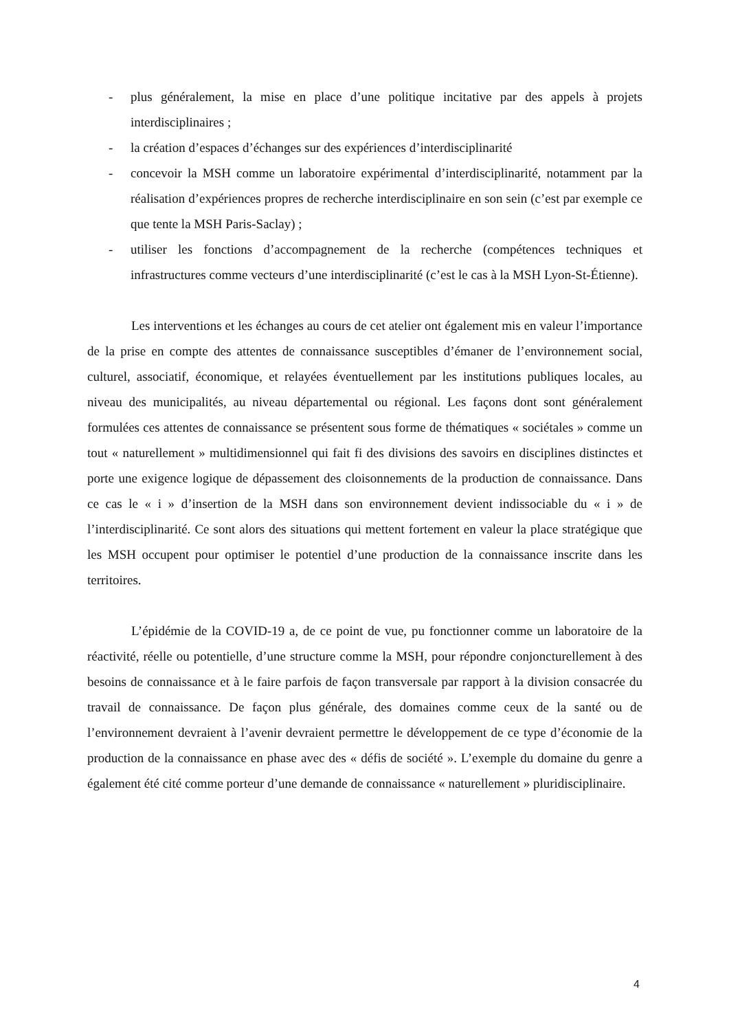- plus généralement, la mise en place d’une politique incitative par des appels à projets interdisciplinaires ;
- la création d’espaces d’échanges sur des expériences d’interdisciplinarité
- concevoir la MSH comme un laboratoire expérimental d’interdisciplinarité, notamment par la réalisation d’expériences propres de recherche interdisciplinaire en son sein (c’est par exemple ce que tente la MSH Paris-Saclay) ;
- utiliser les fonctions d’accompagnement de la recherche (compétences techniques et infrastructures comme vecteurs d’une interdisciplinarité (c’est le cas à la MSH Lyon-St-Étienne).
Les interventions et les échanges au cours de cet atelier ont également mis en valeur l’importance de la prise en compte des attentes de connaissance susceptibles d’émaner de l’environnement social, culturel, associatif, économique, et relayées éventuellement par les institutions publiques locales, au niveau des municipalités, au niveau départemental ou régional. Les façons dont sont généralement formulées ces attentes de connaissance se présentent sous forme de thématiques « sociétales » comme un tout « naturellement » multidimensionnel qui fait fi des divisions des savoirs en disciplines distinctes et porte une exigence logique de dépassement des cloisonnements de la production de connaissance. Dans ce cas le « i » d’insertion de la MSH dans son environnement devient indissociable du « i » de l’interdisciplinarité. Ce sont alors des situations qui mettent fortement en valeur la place stratégique que les MSH occupent pour optimiser le potentiel d’une production de la connaissance inscrite dans les territoires.
L’épidémie de la COVID-19 a, de ce point de vue, pu fonctionner comme un laboratoire de la réactivité, réelle ou potentielle, d’une structure comme la MSH, pour répondre conjoncturellement à des besoins de connaissance et à le faire parfois de façon transversale par rapport à la division consacrée du travail de connaissance. De façon plus générale, des domaines comme ceux de la santé ou de l’environnement devraient à l’avenir devraient permettre le développement de ce type d’économie de la production de la connaissance en phase avec des « défis de société ». L’exemple du domaine du genre a également été cité comme porteur d’une demande de connaissance « naturellement » pluridisciplinaire.
4